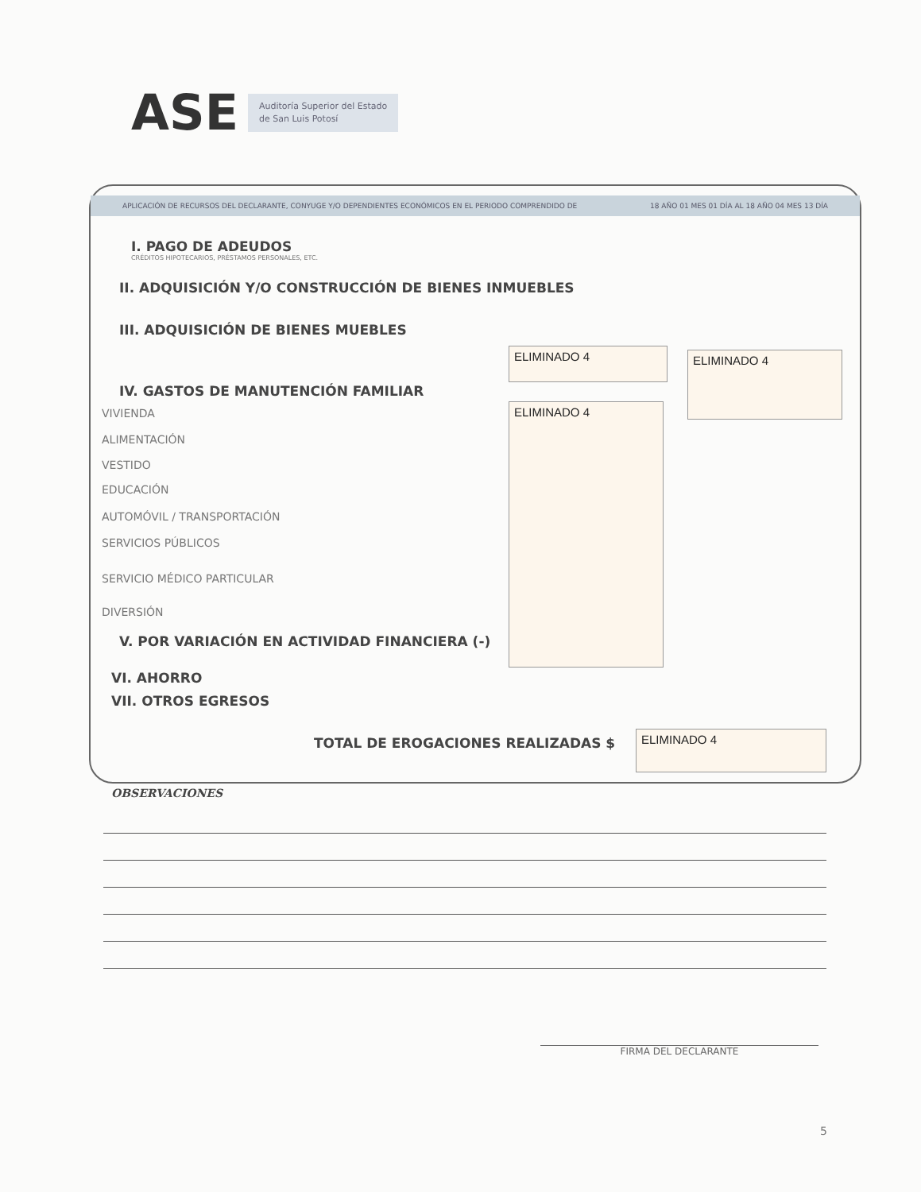ASE Auditoría Superior del Estado
de San Luis Potosí
APLICACIÓN DE RECURSOS DEL DECLARANTE, CONYUGE Y/O DEPENDIENTES ECONÓMICOS EN EL PERIODO COMPRENDIDO DE 18 AÑO 01 MES 01 DÍA AL 18 AÑO 04 MES 13 DÍA
I. PAGO DE ADEUDOS
CRÉDITOS HIPOTECARIOS, PRÉSTAMOS PERSONALES, ETC.
II. ADQUISICIÓN Y/O CONSTRUCCIÓN DE BIENES INMUEBLES
III. ADQUISICIÓN DE BIENES MUEBLES
IV. GASTOS DE MANUTENCIÓN FAMILIAR
VIVIENDA
ALIMENTACIÓN
VESTIDO
EDUCACIÓN
AUTOMÓVIL / TRANSPORTACIÓN
SERVICIOS PÚBLICOS
SERVICIO MÉDICO PARTICULAR
DIVERSIÓN
V. POR VARIACIÓN EN ACTIVIDAD FINANCIERA (-)
VI. AHORRO
VII. OTROS EGRESOS
ELIMINADO 4 ELIMINADO 4
ELIMINADO 4
TOTAL DE EROGACIONES REALIZADAS $
ELIMINADO 4
OBSERVACIONES
FIRMA DEL DECLARANTE
5